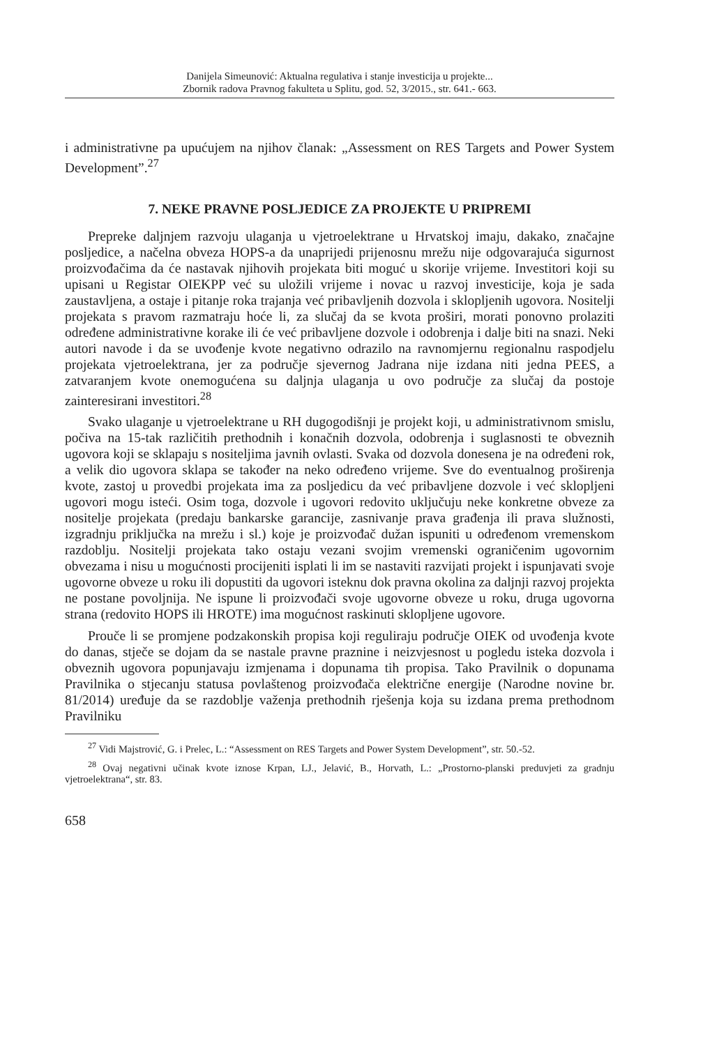Danijela Simeunović: Aktualna regulativa i stanje investicija u projekte...
Zbornik radova Pravnog fakulteta u Splitu, god. 52, 3/2015., str. 641.- 663.
i administrativne pa upućujem na njihov članak: „Assessment on RES Targets and Power System Development”.<sup>27</sup>
7. NEKE PRAVNE POSLJEDICE ZA PROJEKTE U PRIPREMI
Prepreke daljnjem razvoju ulaganja u vjetroelektrane u Hrvatskoj imaju, dakako, značajne posljedice, a načelna obveza HOPS-a da unaprijedi prijenosnu mrežu nije odgovarajuća sigurnost proizvođačima da će nastavak njihovih projekata biti moguć u skorije vrijeme. Investitori koji su upisani u Registar OIEKPP već su uložili vrijeme i novac u razvoj investicije, koja je sada zaustavljena, a ostaje i pitanje roka trajanja već pribavljenih dozvola i sklopljenih ugovora. Nositelji projekata s pravom razmatraju hoće li, za slučaj da se kvota proširi, morati ponovno prolaziti određene administrativne korake ili će već pribavljene dozvole i odobrenja i dalje biti na snazi. Neki autori navode i da se uvođenje kvote negativno odrazilo na ravnomjernu regionalnu raspodjelu projekata vjetroelektrana, jer za područje sjevernog Jadrana nije izdana niti jedna PEES, a zatvaranjem kvote onemogućena su daljnja ulaganja u ovo područje za slučaj da postoje zainteresirani investitori.<sup>28</sup>
Svako ulaganje u vjetroelektrane u RH dugogodišnji je projekt koji, u administrativnom smislu, počiva na 15-tak različitih prethodnih i konačnih dozvola, odobrenja i suglasnosti te obveznih ugovora koji se sklapaju s nositeljima javnih ovlasti. Svaka od dozvola donesena je na određeni rok, a velik dio ugovora sklapa se također na neko određeno vrijeme. Sve do eventualnog proširenja kvote, zastoj u provedbi projekata ima za posljedicu da već pribavljene dozvole i već sklopljeni ugovori mogu isteći. Osim toga, dozvole i ugovori redovito uključuju neke konkretne obveze za nositelje projekata (predaju bankarske garancije, zasnivanje prava građenja ili prava služnosti, izgradnju priključka na mrežu i sl.) koje je proizvođač dužan ispuniti u određenom vremenskom razdoblju. Nositelji projekata tako ostaju vezani svojim vremenski ograničenim ugovornim obvezama i nisu u mogućnosti procijeniti isplati li im se nastaviti razvijati projekt i ispunjavati svoje ugovorne obveze u roku ili dopustiti da ugovori isteknu dok pravna okolina za daljnji razvoj projekta ne postane povoljnija. Ne ispune li proizvođači svoje ugovorne obveze u roku, druga ugovorna strana (redovito HOPS ili HROTE) ima mogućnost raskinuti sklopljene ugovore.
Prouče li se promjene podzakonskih propisa koji reguliraju područje OIEK od uvođenja kvote do danas, stječe se dojam da se nastale pravne praznine i neizvjesnost u pogledu isteka dozvola i obveznih ugovora popunjavaju izmjenama i dopunama tih propisa. Tako Pravilnik o dopunama Pravilnika o stjecanju statusa povlaštenog proizvođača električne energije (Narodne novine br. 81/2014) uređuje da se razdoblje važenja prethodnih rješenja koja su izdana prema prethodnom Pravilniku
<sup>27</sup> Vidi Majstrović, G. i Prelec, L.: “Assessment on RES Targets and Power System Development”, str. 50.-52.
<sup>28</sup> Ovaj negativni učinak kvote iznose Krpan, LJ., Jelavić, B., Horvath, L.: „Prostorno-planski preduvjeti za gradnju vjetroelektrana“, str. 83.
658